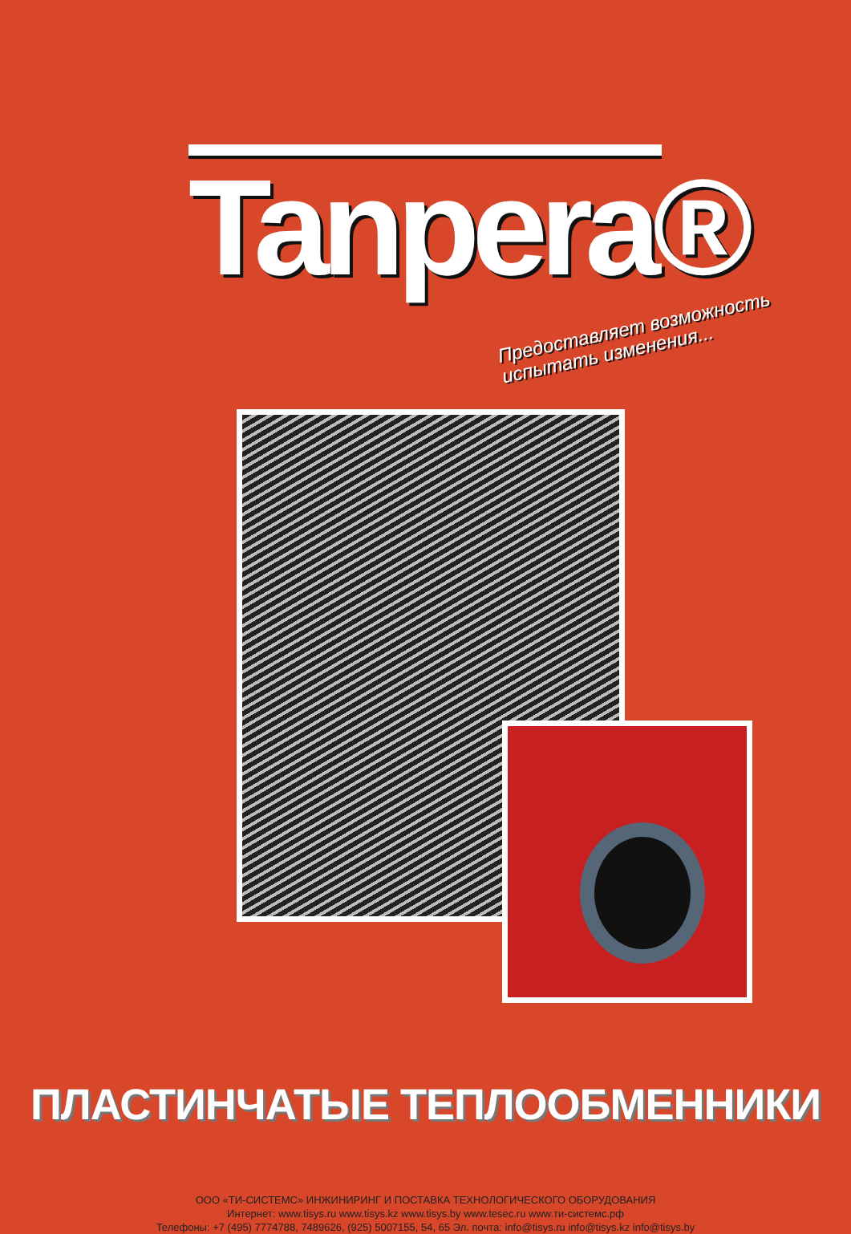Tanpera®
Предоставляет возможность
испытать изменения...
ПЛАСТИНЧАТЫЕ ТЕПЛООБМЕННИКИ
ООО «ТИ-СИСТЕМС» ИНЖИНИРИНГ И ПОСТАВКА ТЕХНОЛОГИЧЕСКОГО ОБОРУДОВАНИЯ
Интернет: www.tisys.ru www.tisys.kz www.tisys.by www.tesec.ru www.ти-системс.рф
Телефоны: +7 (495) 7774788, 7489626, (925) 5007155, 54, 65 Эл. почта: info@tisys.ru info@tisys.kz info@tisys.by